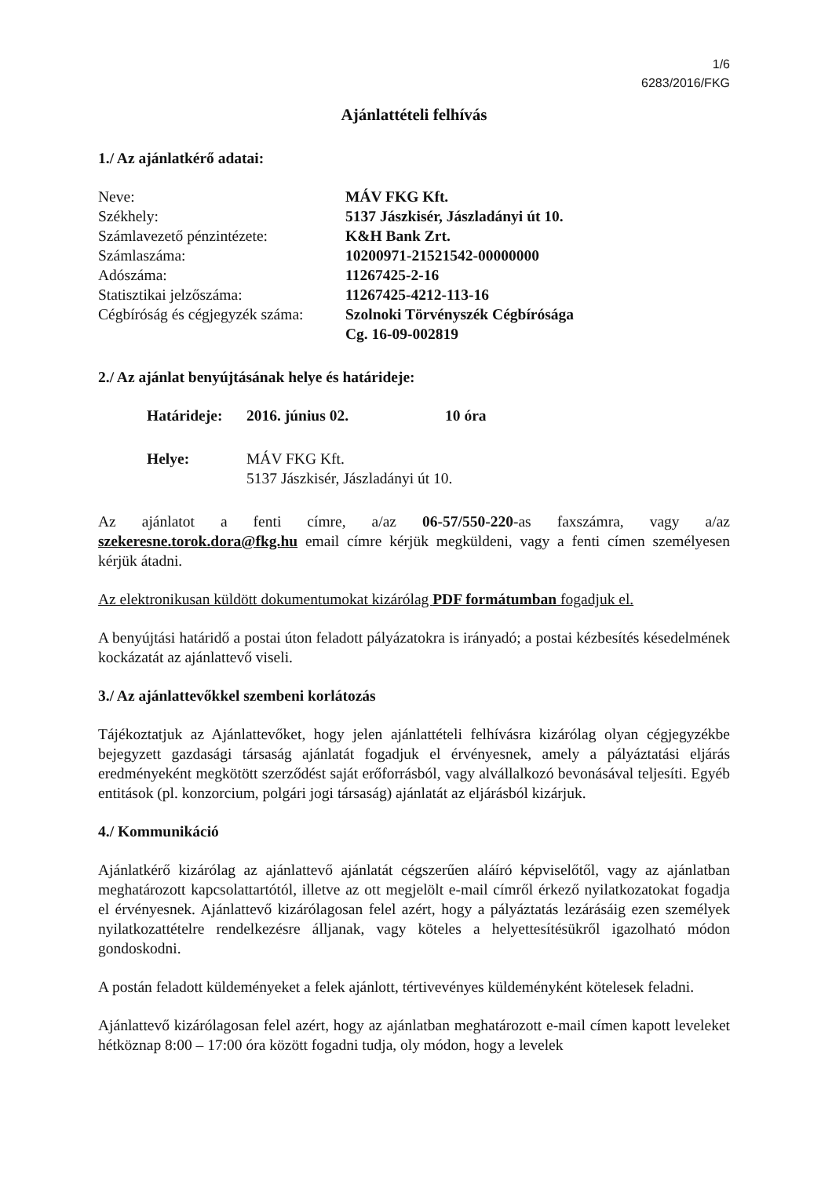1/6
6283/2016/FKG
Ajánlattételi felhívás
1./ Az ajánlatkérő adatai:
| Neve: | MÁV FKG Kft. |
| Székhely: | 5137 Jászkisér, Jászladányi út 10. |
| Számlavezető pénzintézete: | K&H Bank Zrt. |
| Számlaszáma: | 10200971-21521542-00000000 |
| Adószáma: | 11267425-2-16 |
| Statisztikai jelzőszáma: | 11267425-4212-113-16 |
| Cégbíróság és cégjegyzék száma: | Szolnoki Törvényszék Cégbírósága Cg. 16-09-002819 |
2./ Az ajánlat benyújtásának helye és határideje:
| Határideje: | 2016. június 02. | 10 óra |
| Helye: | MÁV FKG Kft. 5137 Jászkisér, Jászladányi út 10. | |
Az ajánlatot a fenti címre, a/az 06-57/550-220-as faxszámra, vagy a/az szekeresne.torok.dora@fkg.hu email címre kérjük megküldeni, vagy a fenti címen személyesen kérjük átadni.
Az elektronikusan küldött dokumentumokat kizárólag PDF formátumban fogadjuk el.
A benyújtási határidő a postai úton feladott pályázatokra is irányadó; a postai kézbesítés késedelmének kockázatát az ajánlattevő viseli.
3./ Az ajánlattevőkkel szembeni korlátozás
Tájékoztatjuk az Ajánlattevőket, hogy jelen ajánlattételi felhívásra kizárólag olyan cégjegyzékbe bejegyzett gazdasági társaság ajánlatát fogadjuk el érvényesnek, amely a pályáztatási eljárás eredményeként megkötött szerződést saját erőforrásból, vagy alvállalkozó bevonásával teljesíti. Egyéb entitások (pl. konzorcium, polgári jogi társaság) ajánlatát az eljárásból kizárjuk.
4./ Kommunikáció
Ajánlatkérő kizárólag az ajánlattevő ajánlatát cégszerűen aláíró képviselőtől, vagy az ajánlatban meghatározott kapcsolattartótól, illetve az ott megjelölt e-mail címről érkező nyilatkozatokat fogadja el érvényesnek. Ajánlattevő kizárólagosan felel azért, hogy a pályáztatás lezárásáig ezen személyek nyilatkozattételre rendelkezésre álljanak, vagy köteles a helyettesítésükről igazolható módon gondoskodni.
A postán feladott küldeményeket a felek ajánlott, tértivevényes küldeményként kötelesek feladni.
Ajánlattevő kizárólagosan felel azért, hogy az ajánlatban meghatározott e-mail címen kapott leveleket hétköznap 8:00 – 17:00 óra között fogadni tudja, oly módon, hogy a levelek